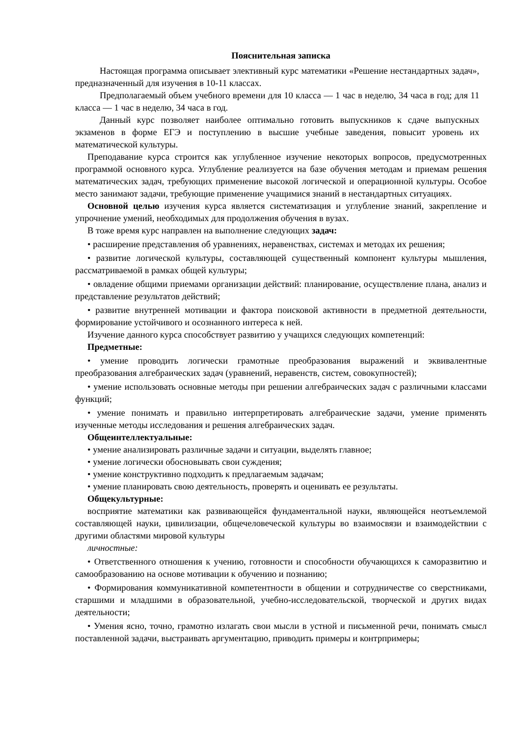Пояснительная записка
Настоящая программа описывает элективный курс математики «Решение нестандартных задач», предназначенный для изучения в 10-11 классах.
Предполагаемый объем учебного времени для 10 класса — 1 час в неделю, 34 часа в год; для 11 класса — 1 час в неделю, 34 часа в год.
Данный курс позволяет наиболее оптимально готовить выпускников к сдаче выпускных экзаменов в форме ЕГЭ и поступлению в высшие учебные заведения, повысит уровень их математической культуры.
Преподавание курса строится как углубленное изучение некоторых вопросов, предусмотренных программой основного курса. Углубление реализуется на базе обучения методам и приемам решения математических задач, требующих применение высокой логической и операционной культуры. Особое место занимают задачи, требующие применение учащимися знаний в нестандартных ситуациях.
Основной целью изучения курса является систематизация и углубление знаний, закрепление и упрочнение умений, необходимых для продолжения обучения в вузах.
В тоже время курс направлен на выполнение следующих задач:
• расширение представления об уравнениях, неравенствах, системах и методах их решения;
• развитие логической культуры, составляющей существенный компонент культуры мышления, рассматриваемой в рамках общей культуры;
• овладение общими приемами организации действий: планирование, осуществление плана, анализ и представление результатов действий;
• развитие внутренней мотивации и фактора поисковой активности в предметной деятельности, формирование устойчивого и осознанного интереса к ней.
Изучение данного курса способствует развитию у учащихся следующих компетенций:
Предметные:
• умение проводить логически грамотные преобразования выражений и эквивалентные преобразования алгебраических задач (уравнений, неравенств, систем, совокупностей);
• умение использовать основные методы при решении алгебраических задач с различными классами функций;
• умение понимать и правильно интерпретировать алгебраические задачи, умение применять изученные методы исследования и решения алгебраических задач.
Общеинтеллектуальные:
• умение анализировать различные задачи и ситуации, выделять главное;
• умение логически обосновывать свои суждения;
• умение конструктивно подходить к предлагаемым задачам;
• умение планировать свою деятельность, проверять и оценивать ее результаты.
Общекультурные:
восприятие математики как развивающейся фундаментальной науки, являющейся неотъемлемой составляющей науки, цивилизации, общечеловеческой культуры во взаимосвязи и взаимодействии с другими областями мировой культуры
личностные:
• Ответственного отношения к учению, готовности и способности обучающихся к саморазвитию и самообразованию на основе мотивации к обучению и познанию;
• Формирования коммуникативной компетентности в общении и сотрудничестве со сверстниками, старшими и младшими в образовательной, учебно-исследовательской, творческой и других видах деятельности;
• Умения ясно, точно, грамотно излагать свои мысли в устной и письменной речи, понимать смысл поставленной задачи, выстраивать аргументацию, приводить примеры и контрпримеры;